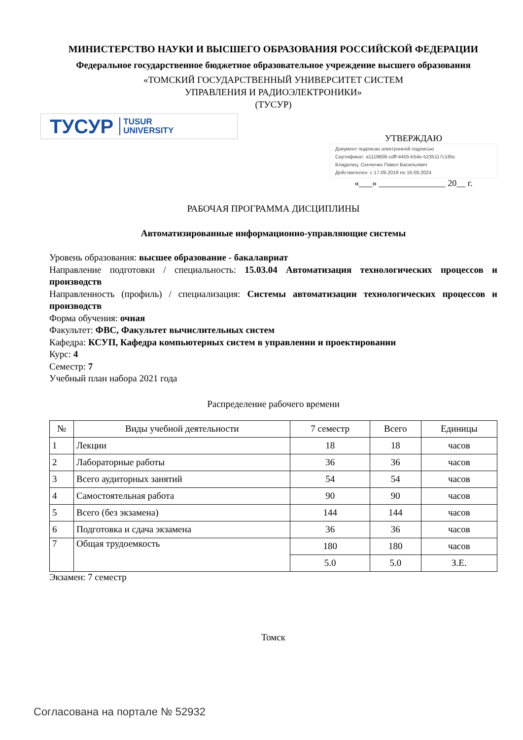МИНИСТЕРСТВО НАУКИ И ВЫСШЕГО ОБРАЗОВАНИЯ РОССИЙСКОЙ ФЕДЕРАЦИИ
Федеральное государственное бюджетное образовательное учреждение высшего образования
«ТОМСКИЙ ГОСУДАРСТВЕННЫЙ УНИВЕРСИТЕТ СИСТЕМ
УПРАВЛЕНИЯ И РАДИОЭЛЕКТРОНИКИ»
(ТУСУР)
ТУСУР TUSUR
UNIVERSITY
УТВЕРЖДАЮ
Документ подписан электронной подписью
Сертификат: a1119608-cdff-4455-b54e-5235117c185c
Владелец: Сенченко Павел Васильевич
Действителен: с 17.09.2019 по 16.09.2024
«___» _______________ 20__ г.
РАБОЧАЯ ПРОГРАММА ДИСЦИПЛИНЫ
Автоматизированные информационно-управляющие системы
Уровень образования: высшее образование - бакалавриат
Направление подготовки / специальность: 15.03.04 Автоматизация технологических процессов и производств
Направленность (профиль) / специализация: Системы автоматизации технологических процессов и производств
Форма обучения: очная
Факультет: ФВС, Факультет вычислительных систем
Кафедра: КСУП, Кафедра компьютерных систем в управлении и проектировании
Курс: 4
Семестр: 7
Учебный план набора 2021 года
Распределение рабочего времени
| № | Виды учебной деятельности | 7 семестр | Всего | Единицы |
| --- | --- | --- | --- | --- |
| 1 | Лекции | 18 | 18 | часов |
| 2 | Лабораторные работы | 36 | 36 | часов |
| 3 | Всего аудиторных занятий | 54 | 54 | часов |
| 4 | Самостоятельная работа | 90 | 90 | часов |
| 5 | Всего (без экзамена) | 144 | 144 | часов |
| 6 | Подготовка и сдача экзамена | 36 | 36 | часов |
| 7 | Общая трудоемкость | 180 | 180 | часов |
| | | 5.0 | 5.0 | З.Е. |
Экзамен: 7 семестр
Томск
Согласована на портале № 52932